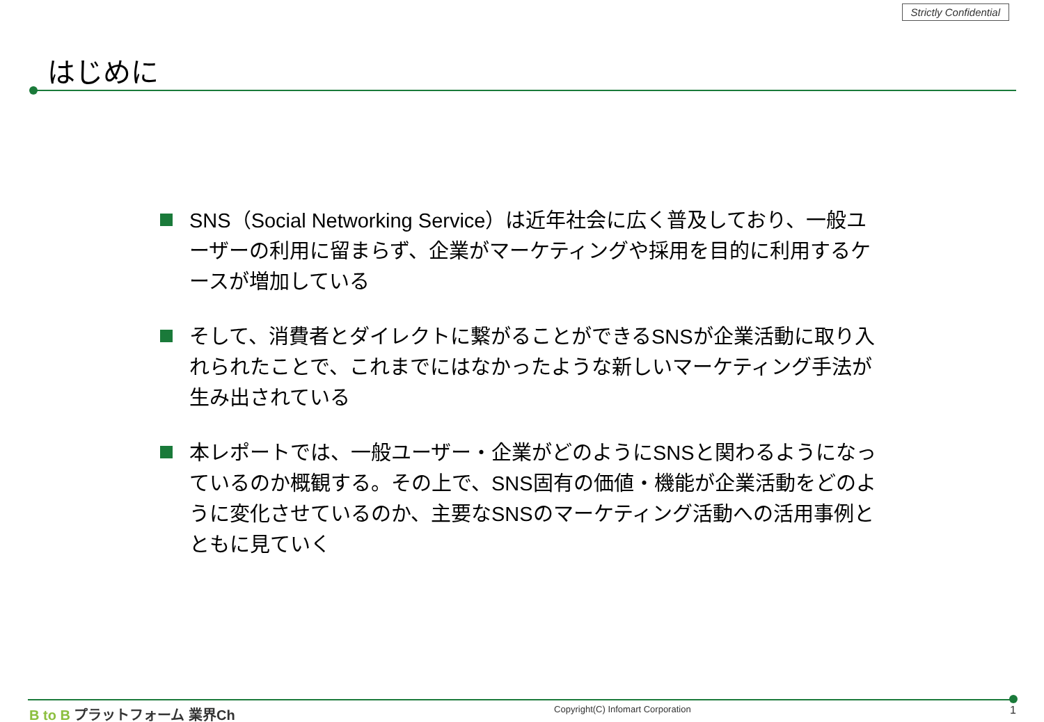Strictly Confidential
はじめに
SNS（Social Networking Service）は近年社会に広く普及しており、一般ユーザーの利用に留まらず、企業がマーケティングや採用を目的に利用するケースが増加している
そして、消費者とダイレクトに繋がることができるSNSが企業活動に取り入れられたことで、これまでにはなかったような新しいマーケティング手法が生み出されている
本レポートでは、一般ユーザー・企業がどのようにSNSと関わるようになっているのか概観する。その上で、SNS固有の価値・機能が企業活動をどのように変化させているのか、主要なSNSのマーケティング活動への活用事例とともに見ていく
B to B プラットフォーム 業界Ch
Copyright(C) Infomart Corporation
1